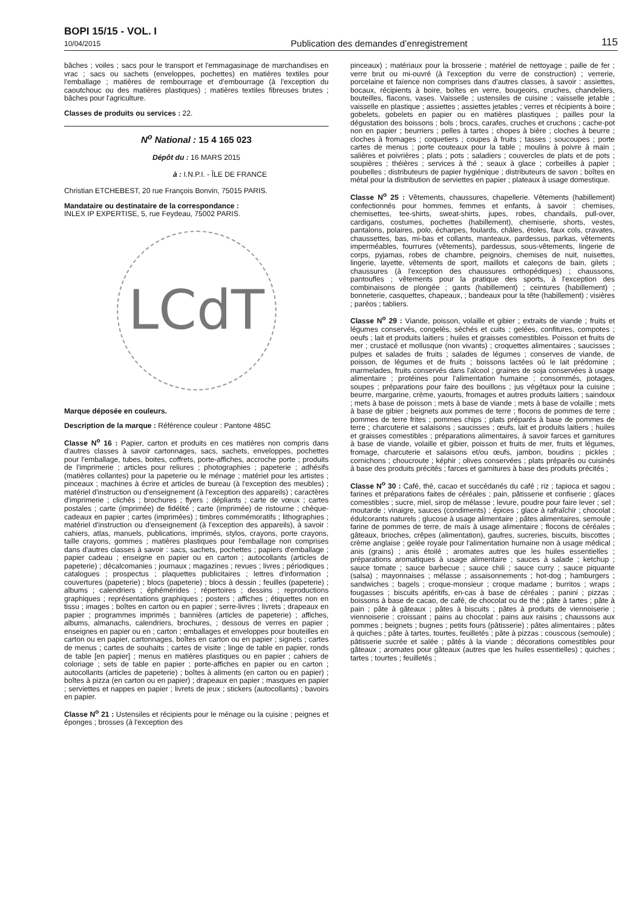BOPI 15/15 - VOL. I
10/04/2015
Publication des demandes d’enregistrement 115
bâches ; voiles ; sacs pour le transport et l'emmagasinage de marchandises en vrac ; sacs ou sachets (enveloppes, pochettes) en matières textiles pour l'emballage ; matières de rembourrage et d'embourrage (à l'exception du caoutchouc ou des matières plastiques) ; matières textiles fibreuses brutes ; bâches pour l'agriculture.
Classes de produits ou services : 22.
N<sup>o</sup> National : 15 4 165 023
Dépôt du : 16 MARS 2015
à : I.N.P.I. - ÎLE DE FRANCE
Christian ETCHEBEST, 20 rue François Bonvin, 75015 PARIS.
Mandataire ou destinataire de la correspondance :
INLEX IP EXPERTISE, 5, rue Feydeau, 75002 PARIS.
LCdT
Marque déposée en couleurs.
Description de la marque : Référence couleur : Pantone 485C
Classe N<sup>o</sup> 16 : Papier, carton et produits en ces matières non compris dans d'autres classes à savoir cartonnages, sacs, sachets, enveloppes, pochettes pour l'emballage, tubes, boites, coffrets, porte-affiches, accroche porte ; produits de l'imprimerie ; articles pour reliures ; photographies ; papeterie ; adhésifs (matières collantes) pour la papeterie ou le ménage ; matériel pour les artistes ; pinceaux ; machines à écrire et articles de bureau (à l'exception des meubles) ; matériel d'instruction ou d'enseignement (à l'exception des appareils) ; caractères d'imprimerie ; clichés ; brochures ; flyers ; dépliants ; carte de vœux ; cartes postales ; carte (imprimée) de fidélité ; carte (imprimée) de ristourne ; chèque-cadeaux en papier ; cartes (imprimées) ; timbres commémoratifs ; lithographies ; matériel d'instruction ou d'enseignement (à l'exception des appareils), à savoir : cahiers, atlas, manuels, publications, imprimés, stylos, crayons, porte crayons, taille crayons, gommes ; matières plastiques pour l'emballage non comprises dans d'autres classes à savoir : sacs, sachets, pochettes ; papiers d'emballage ; papier cadeau ; enseigne en papier ou en carton ; autocollants (articles de papeterie) ; décalcomanies ; journaux ; magazines ; revues ; livres ; périodiques ; catalogues ; prospectus ; plaquettes publicitaires ; lettres d'information ; couvertures (papeterie) ; blocs (papeterie) ; blocs à dessin ; feuilles (papeterie) ; albums ; calendriers ; éphémérides ; répertoires ; dessins ; reproductions graphiques ; représentations graphiques ; posters ; affiches ; étiquettes non en tissu ; images ; boîtes en carton ou en papier ; serre-livres ; livrets ; drapeaux en papier ; programmes imprimés ; bannières (articles de papeterie) ; affiches, albums, almanachs, calendriers, brochures, ; dessous de verres en papier ; enseignes en papier ou en ; carton ; emballages et enveloppes pour bouteilles en carton ou en papier, cartonnages, boîtes en carton ou en papier ; signets ; cartes de menus ; cartes de souhaits ; cartes de visite ; linge de table en papier, ronds de table [en papier] ; menus en matières plastiques ou en papier ; cahiers de coloriage ; sets de table en papier ; porte-affiches en papier ou en carton ; autocollants (articles de papeterie) ; boîtes à aliments (en carton ou en papier) ; boîtes à pizza (en carton ou en papier) ; drapeaux en papier ; masques en papier ; serviettes et nappes en papier ; livrets de jeux ; stickers (autocollants) ; bavoirs en papier.
Classe N<sup>o</sup> 21 : Ustensiles et récipients pour le ménage ou la cuisine ; peignes et éponges ; brosses (à l'exception des
pinceaux) ; matériaux pour la brosserie ; matériel de nettoyage ; paille de fer ; verre brut ou mi-ouvré (à l'exception du verre de construction) ; verrerie, porcelaine et faïence non comprises dans d'autres classes, à savoir : assiettes, bocaux, récipients à boire, boîtes en verre, bougeoirs, cruches, chandeliers, bouteilles, flacons, vases. Vaisselle ; ustensiles de cuisine ; vaisselle jetable ; vaisselle en plastique ; assiettes ; assiettes jetables ; verres et récipients à boire ; gobelets, gobelets en papier ou en matières plastiques ; pailles pour la dégustation des boissons ; bols ; brocs, carafes, cruches et cruchons ; cache-pot non en papier ; beurriers ; pelles à tartes ; chopes à bière ; cloches à beurre ; cloches à fromages ; coquetiers ; coupes à fruits ; tasses ; soucoupes ; porte cartes de menus ; porte couteaux pour la table ; moulins à poivre à main ; salières et poivrières ; plats ; pots ; saladiers ; couvercles de plats et de pots ; soupières ; théières ; services à thé ; seaux à glace ; corbeilles à papier ; poubelles ; distributeurs de papier hygiénique ; distributeurs de savon ; boîtes en métal pour la distribution de serviettes en papier ; plateaux à usage domestique.
Classe N<sup>o</sup> 25 : Vêtements, chaussures, chapellerie. Vêtements (habillement) confectionnés pour hommes, femmes et enfants, à savoir : chemises, chemisettes, tee-shirts, sweat-shirts, jupes, robes, chandails, pull-over, cardigans, costumes, pochettes (habillement), chemiserie, shorts, vestes, pantalons, polaires, polo, écharpes, foulards, châles, étoles, faux cols, cravates, chaussettes, bas, mi-bas et collants, manteaux, pardessus, parkas, vêtements imperméables, fourrures (vêtements), pardessus, sous-vêtements, lingerie de corps, pyjamas, robes de chambre, peignoirs, chemises de nuit, nuisettes, lingerie, layette, vêtements de sport, maillots et caleçons de bain, gilets ; chaussures (à l'exception des chaussures orthopédiques) ; chaussons, pantoufles ; vêtements pour la pratique des sports, à l'exception des combinaisons de plongée ; gants (habillement) ; ceintures (habillement) ; bonneterie, casquettes, chapeaux, ; bandeaux pour la tête (habillement) ; visières ; paréos ; tabliers.
Classe N<sup>o</sup> 29 : Viande, poisson, volaille et gibier ; extraits de viande ; fruits et légumes conservés, congelés, séchés et cuits ; gelées, confitures, compotes ; oeufs ; lait et produits laitiers ; huiles et graisses comestibles. Poisson et fruits de mer ; crustacé et mollusque (non vivants) ; croquettes alimentaires ; saucisses ; pulpes et salades de fruits ; salades de légumes ; conserves de viande, de poisson, de légumes et de fruits ; boissons lactées où le lait prédomine ; marmelades, fruits conservés dans l'alcool ; graines de soja conservées à usage alimentaire ; protéines pour l'alimentation humaine ; consommés, potages, soupes ; préparations pour faire des bouillons ; jus végétaux pour la cuisine ; beurre, margarine, crème, yaourts, fromages et autres produits laitiers ; saindoux ; mets à base de poisson ; mets à base de viande ; mets à base de volaille ; mets à base de gibier ; beignets aux pommes de terre ; flocons de pommes de terre ; pommes de terre frites ; pommes chips ; plats préparés à base de pommes de terre ; charcuterie et salaisons ; saucisses ; œufs, lait et produits laitiers ; huiles et graisses comestibles ; préparations alimentaires, à savoir farces et garnitures à base de viande, volaille et gibier, poisson et fruits de mer, fruits et légumes, fromage, charcuterie et salaisons et/ou œufs, jambon, boudins ; pickles ; cornichons ; choucroute ; képhir ; olives conservées ; plats préparés ou cuisinés à base des produits précités ; farces et garnitures à base des produits précités ;
Classe N<sup>o</sup> 30 : Café, thé, cacao et succédanés du café ; riz ; tapioca et sagou ; farines et préparations faites de céréales ; pain, pâtisserie et confiserie ; glaces comestibles ; sucre, miel, sirop de mélasse ; levure, poudre pour faire lever ; sel ; moutarde ; vinaigre, sauces (condiments) ; épices ; glace à rafraîchir ; chocolat ; édulcorants naturels ; glucose à usage alimentaire ; pâtes alimentaires, semoule ; farine de pommes de terre, de maïs à usage alimentaire ; flocons de céréales ; gâteaux, brioches, crêpes (alimentation), gaufres, sucreries, biscuits, biscottes ; crème anglaise ; gelée royale pour l'alimentation humaine non à usage médical ; anis (grains) ; anis étoilé ; aromates autres que les huiles essentielles ; préparations aromatiques à usage alimentaire ; sauces à salade ; ketchup ; sauce tomate ; sauce barbecue ; sauce chili ; sauce curry ; sauce piquante (salsa) ; mayonnaises ; mélasse ; assaisonnements ; hot-dog ; hamburgers ; sandwiches ; bagels ; croque-monsieur ; croque madame ; burritos ; wraps ; fougasses ; biscuits apéritifs, en-cas à base de céréales ; panini ; pizzas ; boissons à base de cacao, de café, de chocolat ou de thé ; pâte à tartes ; pâte à pain ; pâte à gâteaux ; pâtes à biscuits ; pâtes à produits de viennoiserie ; viennoiserie ; croissant ; pains au chocolat ; pains aux raisins ; chaussons aux pommes ; beignets ; bugnes ; petits fours (pâtisserie) ; pâtes alimentaires ; pâtes à quiches ; pâte à tartes, tourtes, feuilletés ; pâte à pizzas ; couscous (semoule) ; pâtisserie sucrée et salée ; pâtés à la viande ; décorations comestibles pour gâteaux ; aromates pour gâteaux (autres que les huiles essentielles) ; quiches ; tartes ; tourtes ; feuilletés ;